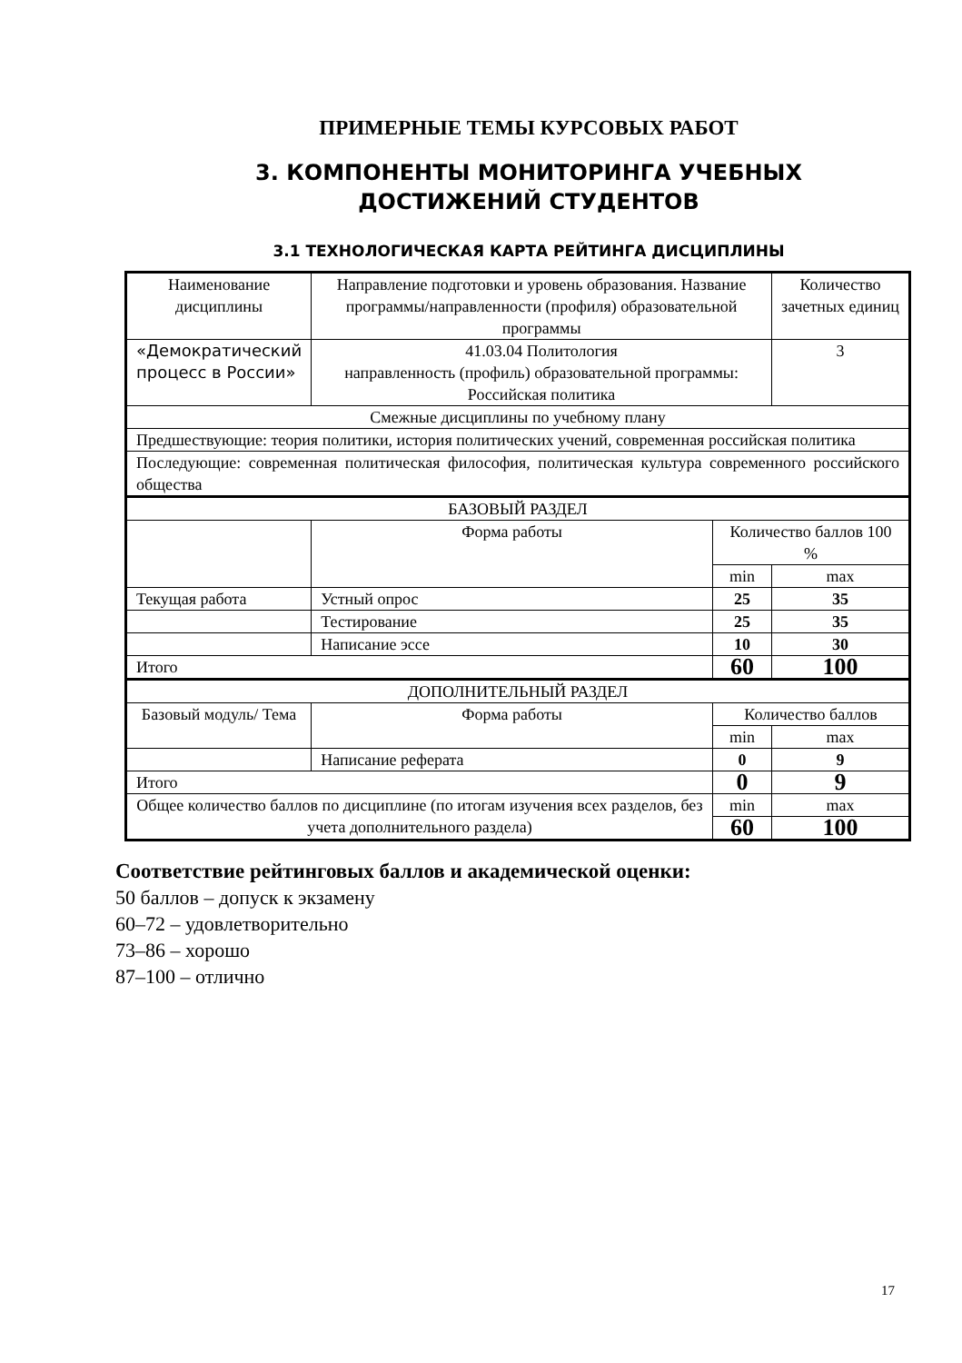ПРИМЕРНЫЕ ТЕМЫ КУРСОВЫХ РАБОТ
3. КОМПОНЕНТЫ МОНИТОРИНГА УЧЕБНЫХ
ДОСТИЖЕНИЙ СТУДЕНТОВ
3.1 ТЕХНОЛОГИЧЕСКАЯ КАРТА РЕЙТИНГА ДИСЦИПЛИНЫ
| Наименование дисциплины | Направление подготовки и уровень образования. Название программы/направленности (профиля) образовательной программы | | | Количество зачетных единиц |
| --- | --- | --- | --- | --- |
| «Демократический процесс в России» | 41.03.04 Политология направленность (профиль) образовательной программы: Российская политика | | | 3 |
| Смежные дисциплины по учебному плану | | | | |
| Предшествующие: теория политики, история политических учений, современная российская политика | | | | |
| Последующие: современная политическая философия, политическая культура современного российского общества | | | | |
| БАЗОВЫЙ РАЗДЕЛ | | | | |
| | Форма работы | Количество баллов 100 % | | |
| | | min | | max |
| Текущая работа | Устный опрос | 25 | | 35 |
| | Тестирование | 25 | | 35 |
| | Написание эссе | 10 | | 30 |
| Итого | | 60 | | 100 |
| ДОПОЛНИТЕЛЬНЫЙ РАЗДЕЛ | | | | |
| Базовый модуль/ Тема | Форма работы | | Количество баллов | |
| | | | min | max |
| | Написание реферата | | 0 | 9 |
| Итого | | | 0 | 9 |
| Общее количество баллов по дисциплине (по итогам изучения всех разделов, без учета дополнительного раздела) | | | min | max |
| | | | 60 | 100 |
Соответствие рейтинговых баллов и академической оценки:
50 баллов – допуск к экзамену
60–72 – удовлетворительно
73–86 – хорошо
87–100 – отлично
17